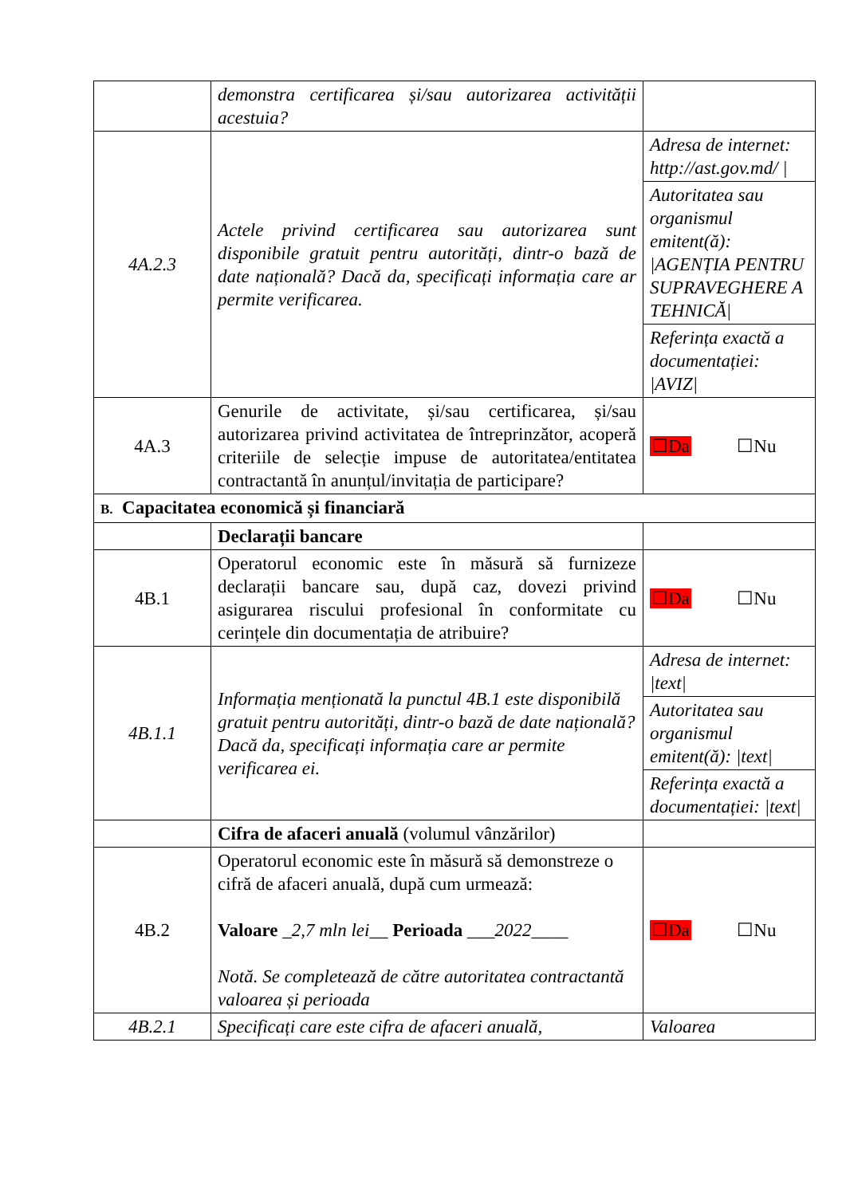| | demonstra certificarea și/sau autorizarea activității acestuia? | |
| 4A.2.3 | Actele privind certificarea sau autorizarea sunt disponibile gratuit pentru autorități, dintr-o bază de date națională? Dacă da, specificați informația care ar permite verificarea. | Adresa de internet: http://ast.gov.md/ / |
| | | Autoritatea sau organismul emitent(ă): /AGENȚIA PENTRU SUPRAVEGHERE A TEHNICĂ/ |
| | | Referința exactă a documentației: /AVIZ/ |
| 4A.3 | Genurile de activitate, și/sau certificarea, și/sau autorizarea privind activitatea de întreprinzător, acoperă criteriile de selecție impuse de autoritatea/entitatea contractantă în anunțul/invitația de participare? | ☐Da ☐Nu |
| B. Capacitatea economică și financiară | | |
| | Declarații bancare | |
| 4B.1 | Operatorul economic este în măsură să furnizeze declarații bancare sau, după caz, dovezi privind asigurarea riscului profesional în conformitate cu cerințele din documentația de atribuire? | ☐Da ☐Nu |
| 4B.1.1 | Informația menționată la punctul 4B.1 este disponibilă gratuit pentru autorități, dintr-o bază de date națională? Dacă da, specificați informația care ar permite verificarea ei. | Adresa de internet: /text/ |
| | | Autoritatea sau organismul emitent(ă): /text/ |
| | | Referința exactă a documentației: /text/ |
| | Cifra de afaceri anuală (volumul vânzărilor) | |
| 4B.2 | Operatorul economic este în măsură să demonstreze o cifră de afaceri anuală, după cum urmează: Valoare _ 2,7 mln lei __ Perioada ___ 2022 ____ Notă. Se completează de către autoritatea contractantă valoarea și perioada | ☐Da ☐Nu |
| 4B.2.1 | Specificați care este cifra de afaceri anuală, | Valoarea |